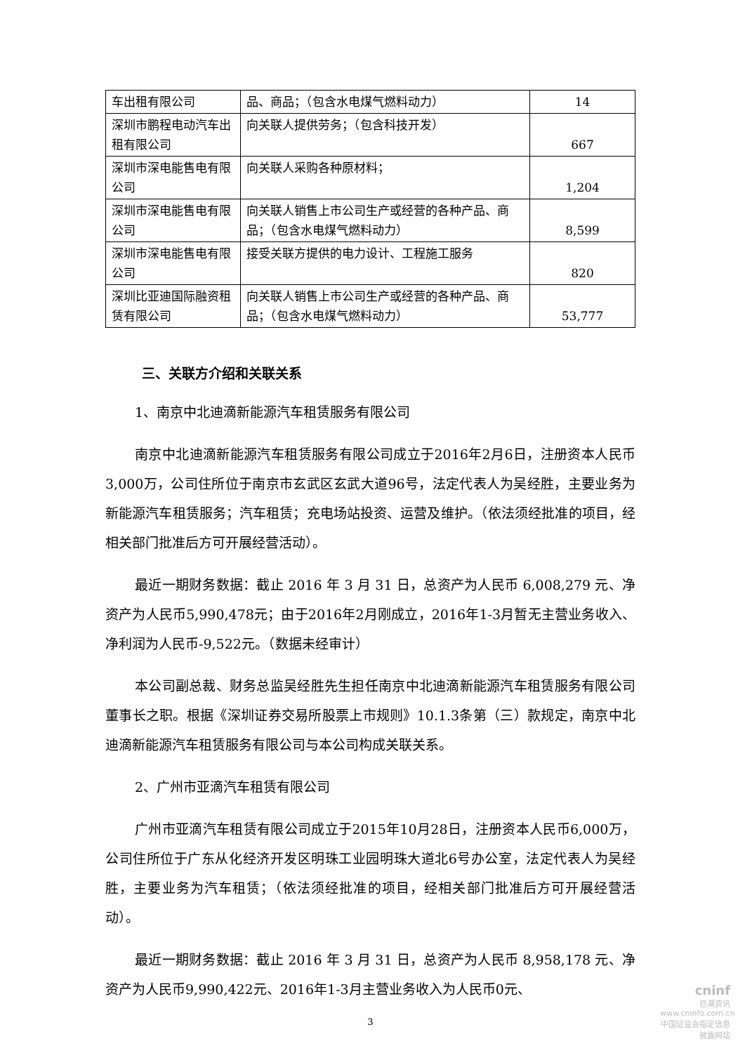| 车出租有限公司 | 品、商品；（包含水电煤气燃料动力） | 14 |
| 深圳市鹏程电动汽车出租有限公司 | 向关联人提供劳务；（包含科技开发） | 667 |
| 深圳市深电能售电有限公司 | 向关联人采购各种原材料； | 1,204 |
| 深圳市深电能售电有限公司 | 向关联人销售上市公司生产或经营的各种产品、商品；（包含水电煤气燃料动力） | 8,599 |
| 深圳市深电能售电有限公司 | 接受关联方提供的电力设计、工程施工服务 | 820 |
| 深圳比亚迪国际融资租赁有限公司 | 向关联人销售上市公司生产或经营的各种产品、商品；（包含水电煤气燃料动力） | 53,777 |
三、关联方介绍和关联关系
1、南京中北迪滴新能源汽车租赁服务有限公司
南京中北迪滴新能源汽车租赁服务有限公司成立于2016年2月6日，注册资本人民币3,000万，公司住所位于南京市玄武区玄武大道96号，法定代表人为吴经胜，主要业务为新能源汽车租赁服务；汽车租赁；充电场站投资、运营及维护。（依法须经批准的项目，经相关部门批准后方可开展经营活动）。
最近一期财务数据：截止 2016 年 3 月 31 日，总资产为人民币 6,008,279 元、净资产为人民币5,990,478元；由于2016年2月刚成立，2016年1-3月暂无主营业务收入、净利润为人民币-9,522元。（数据未经审计）
本公司副总裁、财务总监吴经胜先生担任南京中北迪滴新能源汽车租赁服务有限公司董事长之职。根据《深圳证券交易所股票上市规则》10.1.3条第（三）款规定，南京中北迪滴新能源汽车租赁服务有限公司与本公司构成关联关系。
2、广州市亚滴汽车租赁有限公司
广州市亚滴汽车租赁有限公司成立于2015年10月28日，注册资本人民币6,000万，公司住所位于广东从化经济开发区明珠工业园明珠大道北6号办公室，法定代表人为吴经胜，主要业务为汽车租赁；（依法须经批准的项目，经相关部门批准后方可开展经营活动）。
最近一期财务数据：截止 2016 年 3 月 31 日，总资产为人民币 8,958,178 元、净资产为人民币9,990,422元、2016年1-3月主营业务收入为人民币0元、
3
cninf
巨潮资讯
www.cninfo.com.cn
中国证监会指定信息披露网站